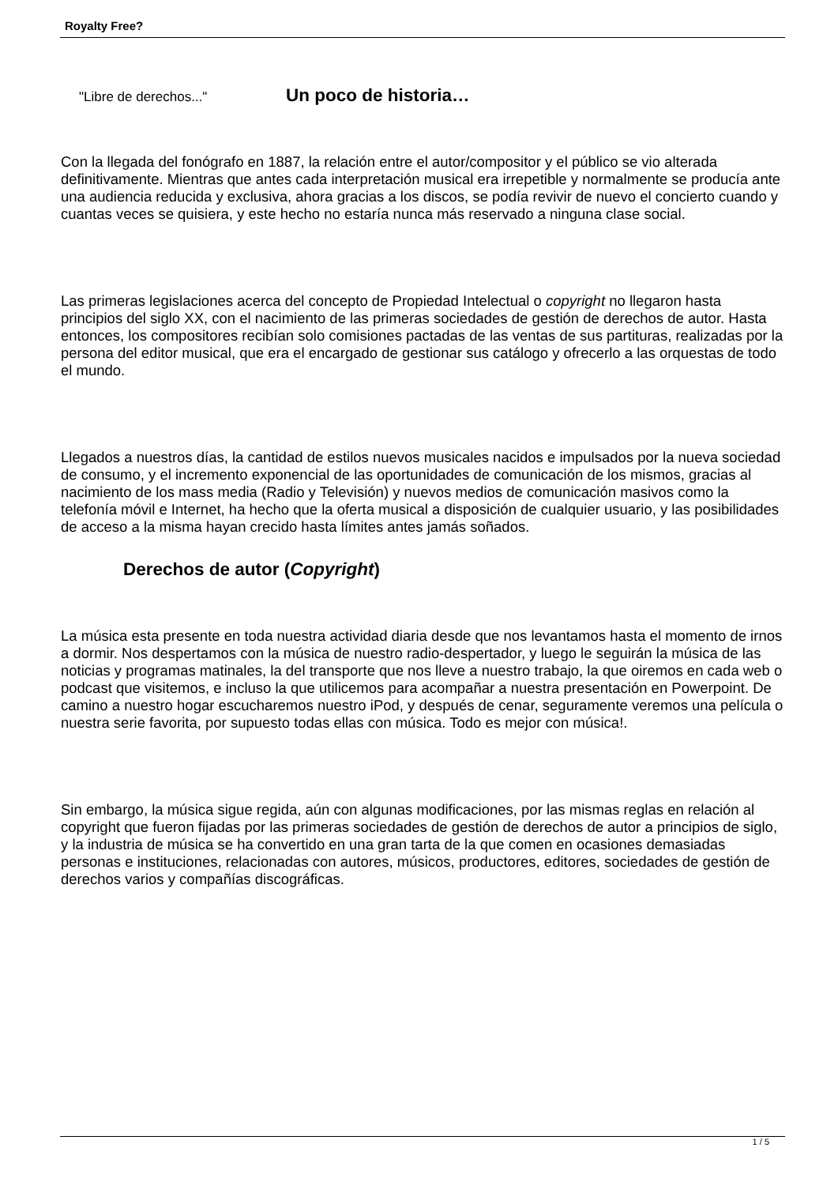Royalty Free?
"Libre de derechos..."
Un poco de historia…
Con la llegada del fonógrafo en 1887, la relación entre el autor/compositor y el público se vio alterada definitivamente. Mientras que antes cada interpretación musical era irrepetible y normalmente se producía ante una audiencia reducida y exclusiva, ahora gracias a los discos, se podía revivir de nuevo el concierto cuando y cuantas veces se quisiera, y este hecho no estaría nunca más reservado a ninguna clase social.
Las primeras legislaciones acerca del concepto de Propiedad Intelectual o copyright no llegaron hasta principios del siglo XX, con el nacimiento de las primeras sociedades de gestión de derechos de autor. Hasta entonces, los compositores recibían solo comisiones pactadas de las ventas de sus partituras, realizadas por la persona del editor musical, que era el encargado de gestionar sus catálogo y ofrecerlo a las orquestas de todo el mundo.
Llegados a nuestros días, la cantidad de estilos nuevos musicales nacidos e impulsados por la nueva sociedad de consumo, y el incremento exponencial de las oportunidades de comunicación de los mismos, gracias al nacimiento de los mass media (Radio y Televisión) y nuevos medios de comunicación masivos como la telefonía móvil e Internet, ha hecho que la oferta musical a disposición de cualquier usuario, y las posibilidades de acceso a la misma hayan crecido hasta límites antes jamás soñados.
Derechos de autor (Copyright)
La música esta presente en toda nuestra actividad diaria desde que nos levantamos hasta el momento de irnos a dormir. Nos despertamos con la música de nuestro radio-despertador, y luego le seguirán la música de las noticias y programas matinales, la del transporte que nos lleve a nuestro trabajo, la que oiremos en cada web o podcast que visitemos, e incluso la que utilicemos para acompañar a nuestra presentación en Powerpoint. De camino a nuestro hogar escucharemos nuestro iPod, y después de cenar, seguramente veremos una película o nuestra serie favorita, por supuesto todas ellas con música. Todo es mejor con música!.
Sin embargo, la música sigue regida, aún con algunas modificaciones, por las mismas reglas en relación al copyright que fueron fijadas por las primeras sociedades de gestión de derechos de autor a principios de siglo, y la industria de música se ha convertido en una gran tarta de la que comen en ocasiones demasiadas personas e instituciones, relacionadas con autores, músicos, productores, editores, sociedades de gestión de derechos varios y compañías discográficas.
1 / 5